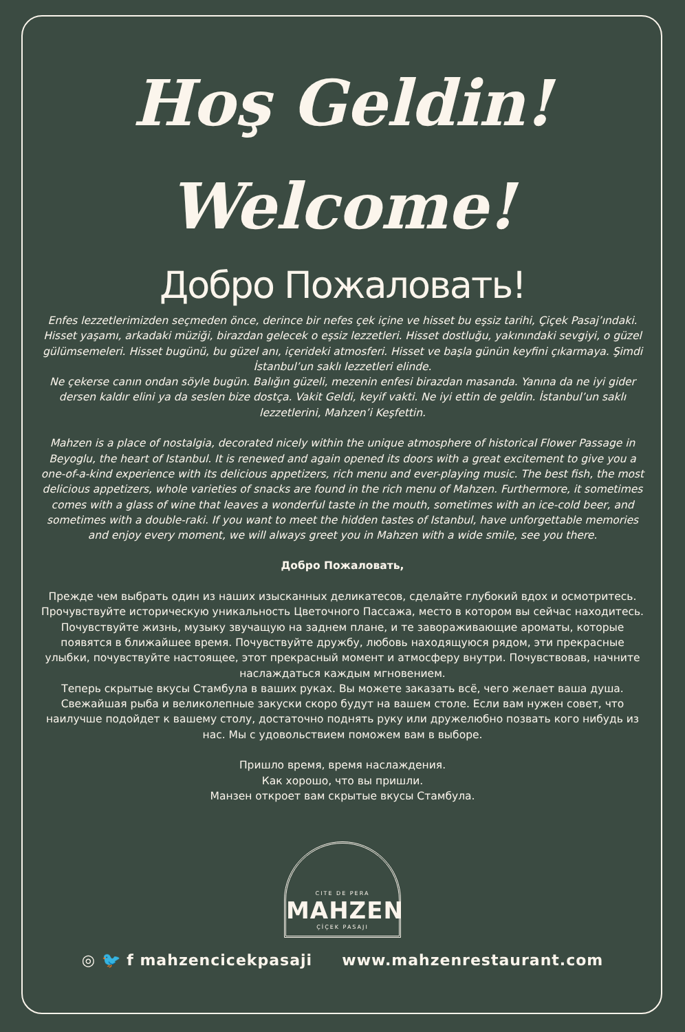Hoş Geldin!
Welcome!
Добро Пожаловать!
Enfes lezzetlerimizden seçmeden önce, derince bir nefes çek içine ve hisset bu eşsiz tarihi, Çiçek Pasaj’ındaki. Hisset yaşamı, arkadaki müziği, birazdan gelecek o eşsiz lezzetleri. Hisset dostluğu, yakınındaki sevgiyi, o güzel gülümsemeleri. Hisset bugünü, bu güzel anı, içerideki atmosferi. Hisset ve başla günün keyfini çıkarmaya. Şimdi İstanbul’un saklı lezzetleri elinde.
Ne çekerse canın ondan söyle bugün. Balığın güzeli, mezenin enfesi birazdan masanda. Yanına da ne iyi gider dersen kaldır elini ya da seslen bize dostça. Vakit Geldi, keyif vakti. Ne iyi ettin de geldin. İstanbul’un saklı lezzetlerini, Mahzen’i Keşfettin.
Mahzen is a place of nostalgia, decorated nicely within the unique atmosphere of historical Flower Passage in Beyoglu, the heart of Istanbul. It is renewed and again opened its doors with a great excitement to give you a one-of-a-kind experience with its delicious appetizers, rich menu and ever-playing music. The best fish, the most delicious appetizers, whole varieties of snacks are found in the rich menu of Mahzen. Furthermore, it sometimes comes with a glass of wine that leaves a wonderful taste in the mouth, sometimes with an ice-cold beer, and sometimes with a double-raki. If you want to meet the hidden tastes of Istanbul, have unforgettable memories and enjoy every moment, we will always greet you in Mahzen with a wide smile, see you there.
Добро Пожаловать,
Прежде чем выбрать один из наших изысканных деликатесов, сделайте глубокий вдох и осмотритесь. Прочувствуйте историческую уникальность Цветочного Пассажа, место в котором вы сейчас находитесь. Почувствуйте жизнь, музыку звучащую на заднем плане, и те завораживающие ароматы, которые появятся в ближайшее время. Почувствуйте дружбу, любовь находящуюся рядом, эти прекрасные улыбки, почувствуйте настоящее, этот прекрасный момент и атмосферу внутри. Почувствовав, начните наслаждаться каждым мгновением.
Теперь скрытые вкусы Стамбула в ваших руках. Вы можете заказать всё, чего желает ваша душа. Свежайшая рыба и великолепные закуски скоро будут на вашем столе. Если вам нужен совет, что наилучше подойдет к вашему столу, достаточно поднять руку или дружелюбно позвать кого нибудь из нас. Мы с удовольствием поможем вам в выборе.
Пришло время, время наслаждения.
Как хорошо, что вы пришли.
Манзен откроет вам скрытые вкусы Стамбула.
CITE DE PERA
MAHZEN
ÇİÇEK PASAJI
◎ 🐦 f mahzencicekpasaji www.mahzenrestaurant.com